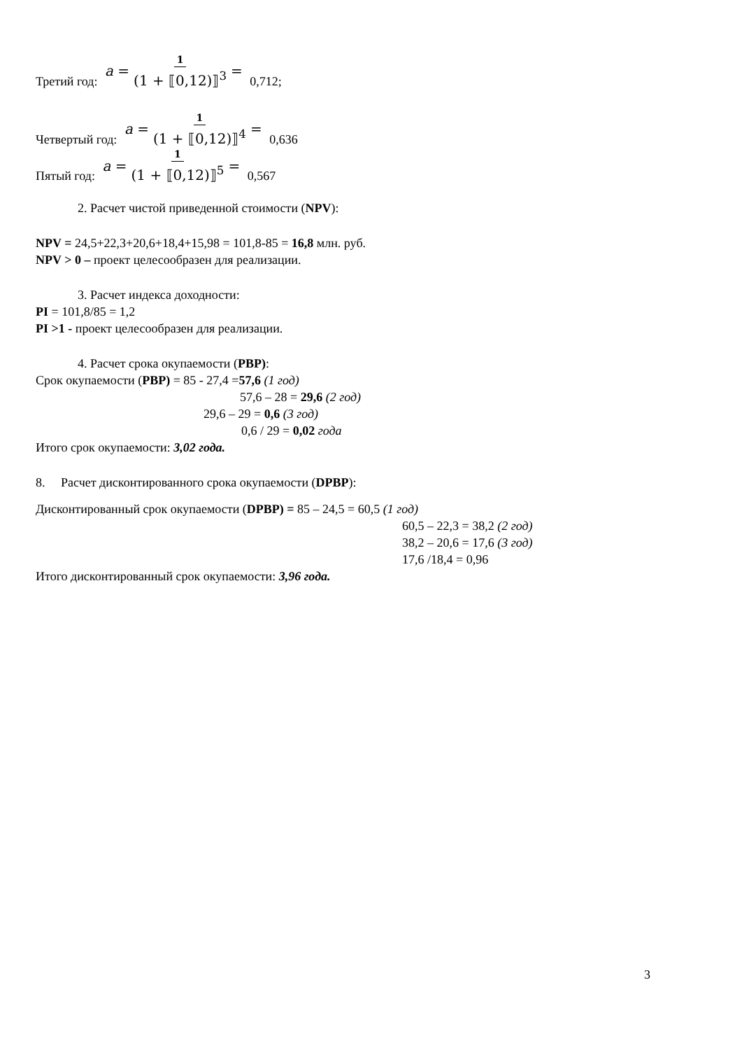Третий год: a = 1 (1 + ⟦0,12)⟧<sup>3</sup> = 0,712;
Четвертый год: a = 1 (1 + ⟦0,12)⟧<sup>4</sup> = 0,636
Пятый год: a = 1 (1 + ⟦0,12)⟧<sup>5</sup> = 0,567
2. Расчет чистой приведенной стоимости (NPV):
NPV = 24,5+22,3+20,6+18,4+15,98 = 101,8-85 = 16,8 млн. руб.
NPV > 0 – проект целесообразен для реализации.
3. Расчет индекса доходности:
PI = 101,8/85 = 1,2
PI >1 - проект целесообразен для реализации.
4. Расчет срока окупаемости (PBP):
Срок окупаемости (PBP) = 85 - 27,4 =57,6 (1 год)
57,6 – 28 = 29,6 (2 год)
29,6 – 29 = 0,6 (3 год)
0,6 / 29 = 0,02 года
Итого срок окупаемости: 3,02 года.
8. Расчет дисконтированного срока окупаемости (DPBP):
Дисконтированный срок окупаемости (DPBP) = 85 – 24,5 = 60,5 (1 год)
60,5 – 22,3 = 38,2 (2 год)
38,2 – 20,6 = 17,6 (3 год)
17,6 /18,4 = 0,96
Итого дисконтированный срок окупаемости: 3,96 года.
3